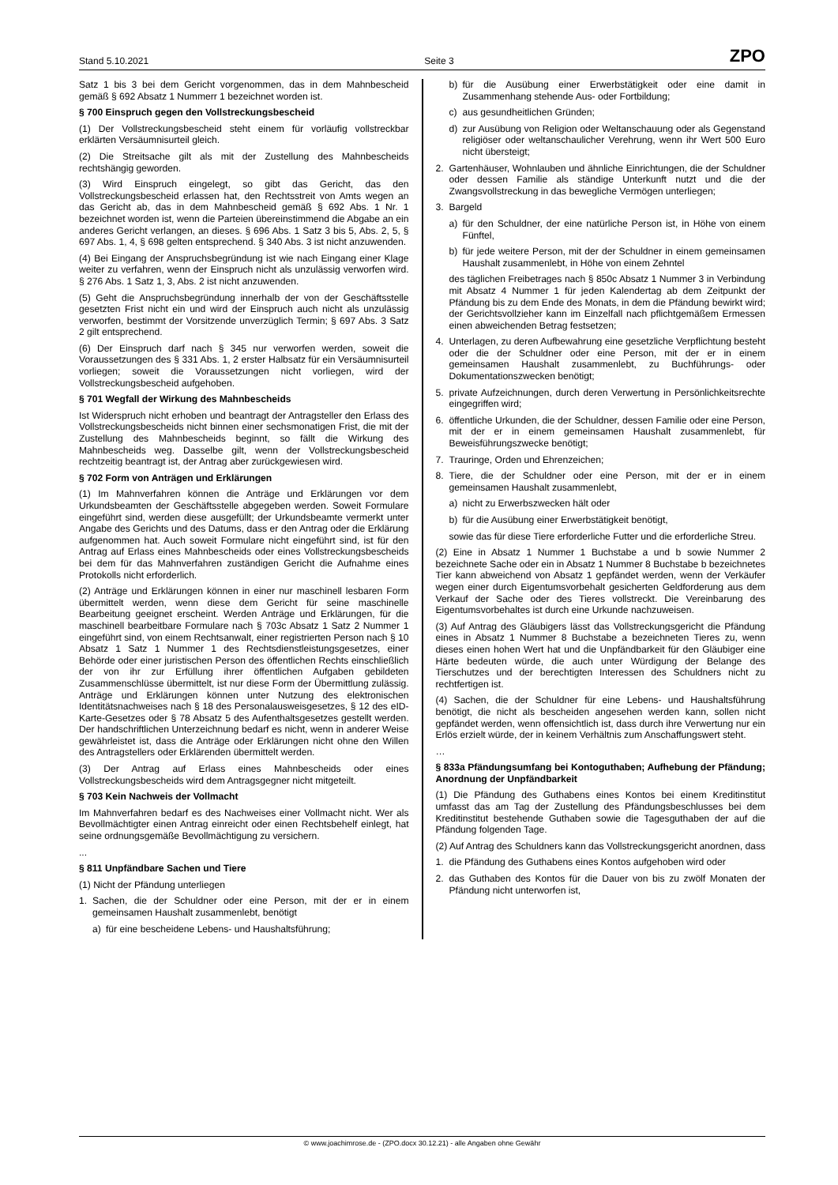Stand 5.10.2021 Seite 3 ZPO
Satz 1 bis 3 bei dem Gericht vorgenommen, das in dem Mahnbescheid gemäß § 692 Absatz 1 Nummerr 1 bezeichnet worden ist.
§ 700 Einspruch gegen den Vollstreckungsbescheid
(1) Der Vollstreckungsbescheid steht einem für vorläufig vollstreckbar erklärten Versäumnisurteil gleich.
(2) Die Streitsache gilt als mit der Zustellung des Mahnbescheids rechtshängig geworden.
(3) Wird Einspruch eingelegt, so gibt das Gericht, das den Vollstreckungsbescheid erlassen hat, den Rechtsstreit von Amts wegen an das Gericht ab, das in dem Mahnbescheid gemäß § 692 Abs. 1 Nr. 1 bezeichnet worden ist, wenn die Parteien übereinstimmend die Abgabe an ein anderes Gericht verlangen, an dieses. § 696 Abs. 1 Satz 3 bis 5, Abs. 2, 5, § 697 Abs. 1, 4, § 698 gelten entsprechend. § 340 Abs. 3 ist nicht anzuwenden.
(4) Bei Eingang der Anspruchsbegründung ist wie nach Eingang einer Klage weiter zu verfahren, wenn der Einspruch nicht als unzulässig verworfen wird. § 276 Abs. 1 Satz 1, 3, Abs. 2 ist nicht anzuwenden.
(5) Geht die Anspruchsbegründung innerhalb der von der Geschäftsstelle gesetzten Frist nicht ein und wird der Einspruch auch nicht als unzulässig verworfen, bestimmt der Vorsitzende unverzüglich Termin; § 697 Abs. 3 Satz 2 gilt entsprechend.
(6) Der Einspruch darf nach § 345 nur verworfen werden, soweit die Voraussetzungen des § 331 Abs. 1, 2 erster Halbsatz für ein Versäumnisurteil vorliegen; soweit die Voraussetzungen nicht vorliegen, wird der Vollstreckungsbescheid aufgehoben.
§ 701 Wegfall der Wirkung des Mahnbescheids
Ist Widerspruch nicht erhoben und beantragt der Antragsteller den Erlass des Vollstreckungsbescheids nicht binnen einer sechsmonatigen Frist, die mit der Zustellung des Mahnbescheids beginnt, so fällt die Wirkung des Mahnbescheids weg. Dasselbe gilt, wenn der Vollstreckungsbescheid rechtzeitig beantragt ist, der Antrag aber zurückgewiesen wird.
§ 702 Form von Anträgen und Erklärungen
(1) Im Mahnverfahren können die Anträge und Erklärungen vor dem Urkundsbeamten der Geschäftsstelle abgegeben werden. Soweit Formulare eingeführt sind, werden diese ausgefüllt; der Urkundsbeamte vermerkt unter Angabe des Gerichts und des Datums, dass er den Antrag oder die Erklärung aufgenommen hat. Auch soweit Formulare nicht eingeführt sind, ist für den Antrag auf Erlass eines Mahnbescheids oder eines Vollstreckungsbescheids bei dem für das Mahnverfahren zuständigen Gericht die Aufnahme eines Protokolls nicht erforderlich.
(2) Anträge und Erklärungen können in einer nur maschinell lesbaren Form übermittelt werden, wenn diese dem Gericht für seine maschinelle Bearbeitung geeignet erscheint. Werden Anträge und Erklärungen, für die maschinell bearbeitbare Formulare nach § 703c Absatz 1 Satz 2 Nummer 1 eingeführt sind, von einem Rechtsanwalt, einer registrierten Person nach § 10 Absatz 1 Satz 1 Nummer 1 des Rechtsdienstleistungsgesetzes, einer Behörde oder einer juristischen Person des öffentlichen Rechts einschließlich der von ihr zur Erfüllung ihrer öffentlichen Aufgaben gebildeten Zusammenschlüsse übermittelt, ist nur diese Form der Übermittlung zulässig. Anträge und Erklärungen können unter Nutzung des elektronischen Identitätsnachweises nach § 18 des Personalausweisgesetzes, § 12 des eID-Karte-Gesetzes oder § 78 Absatz 5 des Aufenthaltsgesetzes gestellt werden. Der handschriftlichen Unterzeichnung bedarf es nicht, wenn in anderer Weise gewährleistet ist, dass die Anträge oder Erklärungen nicht ohne den Willen des Antragstellers oder Erklärenden übermittelt werden.
(3) Der Antrag auf Erlass eines Mahnbescheids oder eines Vollstreckungsbescheids wird dem Antragsgegner nicht mitgeteilt.
§ 703 Kein Nachweis der Vollmacht
Im Mahnverfahren bedarf es des Nachweises einer Vollmacht nicht. Wer als Bevollmächtigter einen Antrag einreicht oder einen Rechtsbehelf einlegt, hat seine ordnungsgemäße Bevollmächtigung zu versichern.
...
§ 811 Unpfändbare Sachen und Tiere
(1) Nicht der Pfändung unterliegen
1. Sachen, die der Schuldner oder eine Person, mit der er in einem gemeinsamen Haushalt zusammenlebt, benötigt
a) für eine bescheidene Lebens- und Haushaltsführung;
b) für die Ausübung einer Erwerbstätigkeit oder eine damit in Zusammenhang stehende Aus- oder Fortbildung;
c) aus gesundheitlichen Gründen;
d) zur Ausübung von Religion oder Weltanschauung oder als Gegenstand religiöser oder weltanschaulicher Verehrung, wenn ihr Wert 500 Euro nicht übersteigt;
2. Gartenhäuser, Wohnlauben und ähnliche Einrichtungen, die der Schuldner oder dessen Familie als ständige Unterkunft nutzt und die der Zwangsvollstreckung in das bewegliche Vermögen unterliegen;
3. Bargeld
a) für den Schuldner, der eine natürliche Person ist, in Höhe von einem Fünftel,
b) für jede weitere Person, mit der der Schuldner in einem gemeinsamen Haushalt zusammenlebt, in Höhe von einem Zehntel
des täglichen Freibetrages nach § 850c Absatz 1 Nummer 3 in Verbindung mit Absatz 4 Nummer 1 für jeden Kalendertag ab dem Zeitpunkt der Pfändung bis zu dem Ende des Monats, in dem die Pfändung bewirkt wird; der Gerichtsvollzieher kann im Einzelfall nach pflichtgemäßem Ermessen einen abweichenden Betrag festsetzen;
4. Unterlagen, zu deren Aufbewahrung eine gesetzliche Verpflichtung besteht oder die der Schuldner oder eine Person, mit der er in einem gemeinsamen Haushalt zusammenlebt, zu Buchführungs- oder Dokumentationszwecken benötigt;
5. private Aufzeichnungen, durch deren Verwertung in Persönlichkeitsrechte eingegriffen wird;
6. öffentliche Urkunden, die der Schuldner, dessen Familie oder eine Person, mit der er in einem gemeinsamen Haushalt zusammenlebt, für Beweisführungszwecke benötigt;
7. Trauringe, Orden und Ehrenzeichen;
8. Tiere, die der Schuldner oder eine Person, mit der er in einem gemeinsamen Haushalt zusammenlebt,
a) nicht zu Erwerbszwecken hält oder
b) für die Ausübung einer Erwerbstätigkeit benötigt,
sowie das für diese Tiere erforderliche Futter und die erforderliche Streu.
(2) Eine in Absatz 1 Nummer 1 Buchstabe a und b sowie Nummer 2 bezeichnete Sache oder ein in Absatz 1 Nummer 8 Buchstabe b bezeichnetes Tier kann abweichend von Absatz 1 gepfändet werden, wenn der Verkäufer wegen einer durch Eigentumsvorbehalt gesicherten Geldforderung aus dem Verkauf der Sache oder des Tieres vollstreckt. Die Vereinbarung des Eigentumsvorbehaltes ist durch eine Urkunde nachzuweisen.
(3) Auf Antrag des Gläubigers lässt das Vollstreckungsgericht die Pfändung eines in Absatz 1 Nummer 8 Buchstabe a bezeichneten Tieres zu, wenn dieses einen hohen Wert hat und die Unpfändbarkeit für den Gläubiger eine Härte bedeuten würde, die auch unter Würdigung der Belange des Tierschutzes und der berechtigten Interessen des Schuldners nicht zu rechtfertigen ist.
(4) Sachen, die der Schuldner für eine Lebens- und Haushaltsführung benötigt, die nicht als bescheiden angesehen werden kann, sollen nicht gepfändet werden, wenn offensichtlich ist, dass durch ihre Verwertung nur ein Erlös erzielt würde, der in keinem Verhältnis zum Anschaffungswert steht.
…
§ 833a Pfändungsumfang bei Kontoguthaben; Aufhebung der Pfändung; Anordnung der Unpfändbarkeit
(1) Die Pfändung des Guthabens eines Kontos bei einem Kreditinstitut umfasst das am Tag der Zustellung des Pfändungsbeschlusses bei dem Kreditinstitut bestehende Guthaben sowie die Tagesguthaben der auf die Pfändung folgenden Tage.
(2) Auf Antrag des Schuldners kann das Vollstreckungsgericht anordnen, dass
1. die Pfändung des Guthabens eines Kontos aufgehoben wird oder
2. das Guthaben des Kontos für die Dauer von bis zu zwölf Monaten der Pfändung nicht unterworfen ist,
© www.joachimrose.de - (ZPO.docx 30.12.21) - alle Angaben ohne Gewähr